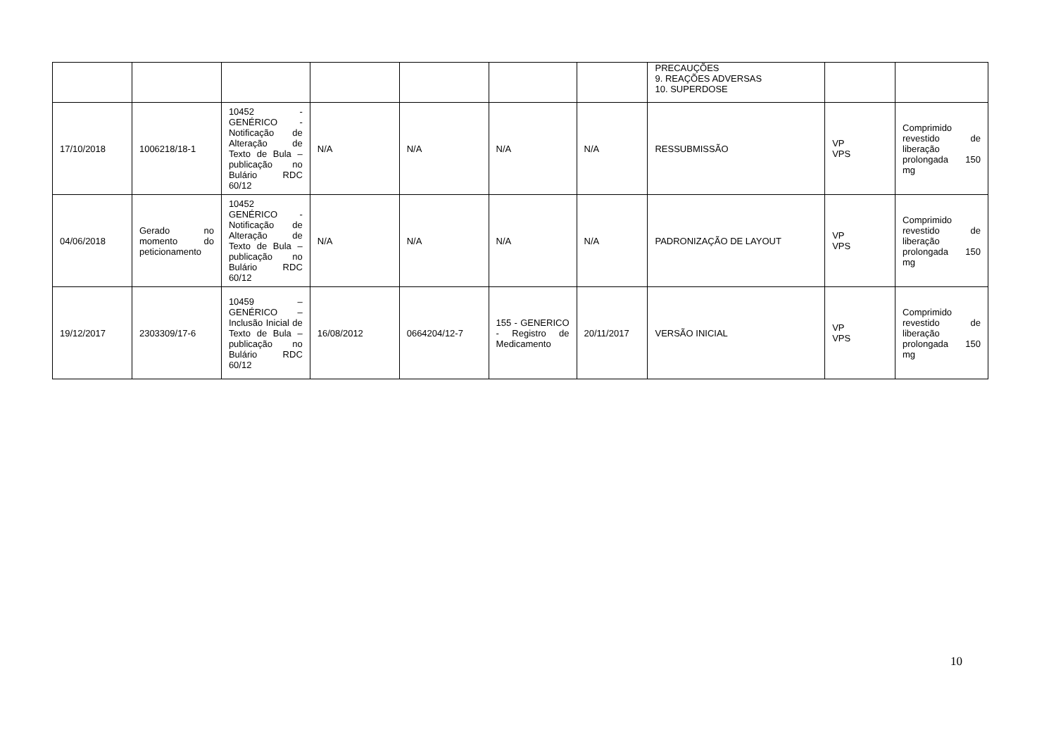| | | | | | | | PRECAUÇÕES 9. REAÇÕES ADVERSAS 10. SUPERDOSE | | |
| 17/10/2018 | 1006218/18-1 | 10452 - GENÉRICO - Notificação de Alteração de Texto de Bula – publicação no Bulário RDC 60/12 | N/A | N/A | N/A | N/A | RESSUBMISSÃO | VP VPS | Comprimido revestido de liberação prolongada 150 mg |
| 04/06/2018 | Gerado no momento do peticionamento | 10452 GENÉRICO - Notificação de Alteração de Texto de Bula – publicação no Bulário RDC 60/12 | N/A | N/A | N/A | N/A | PADRONIZAÇÃO DE LAYOUT | VP VPS | Comprimido revestido de liberação prolongada 150 mg |
| 19/12/2017 | 2303309/17-6 | 10459 – GENÉRICO – Inclusão Inicial de Texto de Bula – publicação no Bulário RDC 60/12 | 16/08/2012 | 0664204/12-7 | 155 - GENERICO - Registro de Medicamento | 20/11/2017 | VERSÃO INICIAL | VP VPS | Comprimido revestido de liberação prolongada 150 mg |
10